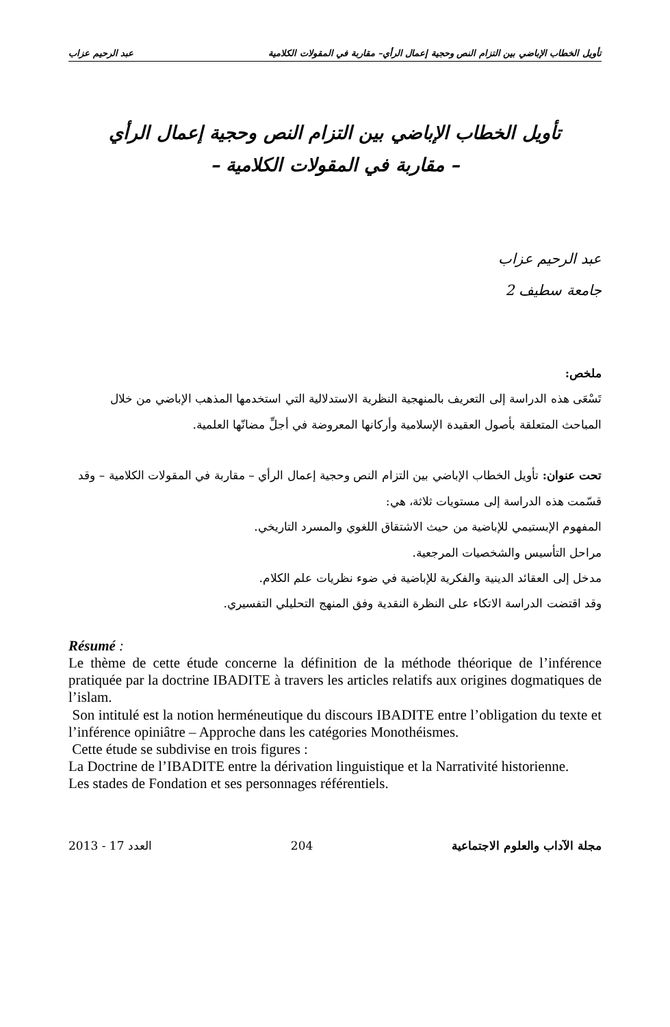تأويل الخطاب الإباضي بين التزام النص وحجية إعمال الرأي– مقاربة في المقولات الكلامية عبد الرحيم عزاب
تأويل الخطاب الإباضي بين التزام النص وحجية إعمال الرأي
– مقاربة في المقولات الكلامية –
عبد الرحيم عزاب
جامعة سطيف 2
ملخص:
تَسْعَى هذه الدراسة إلى التعريف بالمنهجية النظرية الاستدلالية التي استخدمها المذهب الإباضي من خلال المباحث المتعلقة بأصول العقيدة الإسلامية وأركانها المعروضة في أجلِّ مضانّها العلمية.
تحت عنوان: تأويل الخطاب الإباضي بين التزام النص وحجية إعمال الرأي – مقاربة في المقولات الكلامية – وقد قسّمت هذه الدراسة إلى مستويات ثلاثة، هي:
المفهوم الإبستيمي للإباضية من حيث الاشتقاق اللغوي والمسرد التاريخي.
مراحل التأسيس والشخصيات المرجعية.
مدخل إلى العقائد الدينية والفكرية للإباضية في ضوء نظريات علم الكلام.
وقد اقتضت الدراسة الاتكاء على النظرة النقدية وفق المنهج التحليلي التفسيري.
Résumé :
Le thème de cette étude concerne la définition de la méthode théorique de l’inférence pratiquée par la doctrine IBADITE à travers les articles relatifs aux origines dogmatiques de l’islam.
Son intitulé est la notion herméneutique du discours IBADITE entre l’obligation du texte et l’inférence opiniâtre – Approche dans les catégories Monothéismes.
Cette étude se subdivise en trois figures :
La Doctrine de l’IBADITE entre la dérivation linguistique et la Narrativité historienne.
Les stades de Fondation et ses personnages référentiels.
2013 - 17 العدد 204 مجلة الآداب والعلوم الاجتماعية